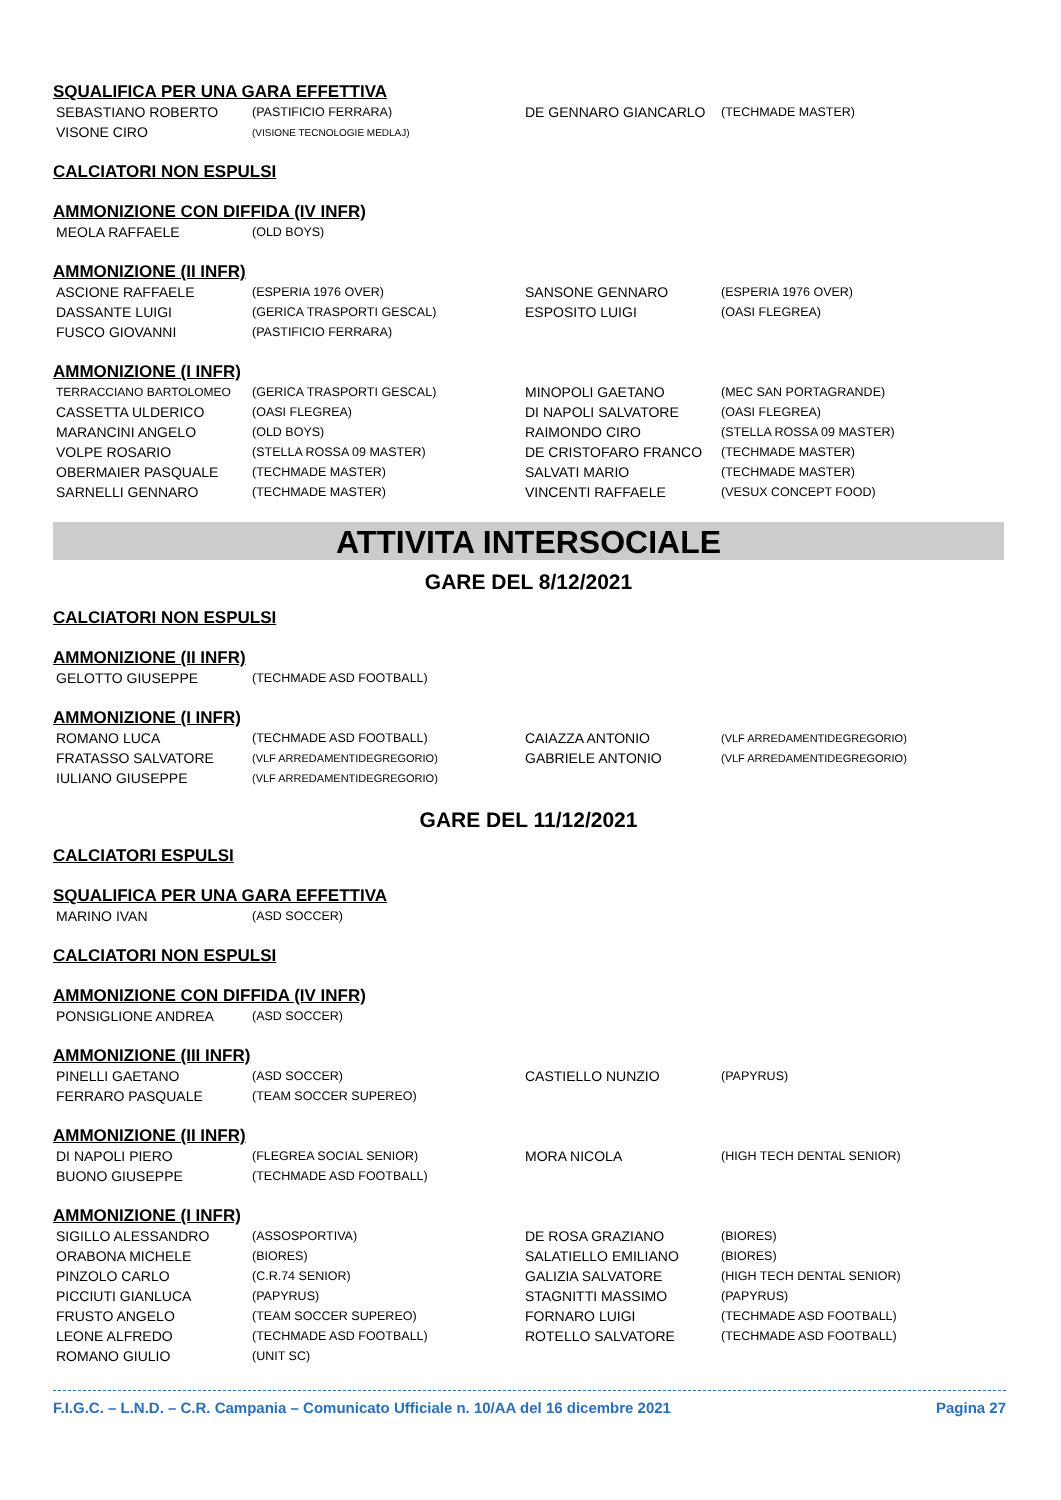SQUALIFICA PER UNA GARA EFFETTIVA
| SEBASTIANO ROBERTO | (PASTIFICIO FERRARA) | DE GENNARO GIANCARLO | (TECHMADE MASTER) |
| VISONE CIRO | (VISIONE TECNOLOGIE MEDLAJ) | | |
CALCIATORI NON ESPULSI
AMMONIZIONE CON DIFFIDA (IV INFR)
| MEOLA RAFFAELE | (OLD BOYS) |
AMMONIZIONE (II INFR)
| ASCIONE RAFFAELE | (ESPERIA 1976 OVER) | SANSONE GENNARO | (ESPERIA 1976 OVER) |
| DASSANTE LUIGI | (GERICA TRASPORTI GESCAL) | ESPOSITO LUIGI | (OASI FLEGREA) |
| FUSCO GIOVANNI | (PASTIFICIO FERRARA) | | |
AMMONIZIONE (I INFR)
| TERRACCIANO BARTOLOMEO | (GERICA TRASPORTI GESCAL) | MINOPOLI GAETANO | (MEC SAN PORTAGRANDE) |
| CASSETTA ULDERICO | (OASI FLEGREA) | DI NAPOLI SALVATORE | (OASI FLEGREA) |
| MARANCINI ANGELO | (OLD BOYS) | RAIMONDO CIRO | (STELLA ROSSA 09 MASTER) |
| VOLPE ROSARIO | (STELLA ROSSA 09 MASTER) | DE CRISTOFARO FRANCO | (TECHMADE MASTER) |
| OBERMAIER PASQUALE | (TECHMADE MASTER) | SALVATI MARIO | (TECHMADE MASTER) |
| SARNELLI GENNARO | (TECHMADE MASTER) | VINCENTI RAFFAELE | (VESUX CONCEPT FOOD) |
ATTIVITA INTERSOCIALE
GARE DEL 8/12/2021
CALCIATORI NON ESPULSI
AMMONIZIONE (II INFR)
| GELOTTO GIUSEPPE | (TECHMADE ASD FOOTBALL) |
AMMONIZIONE (I INFR)
| ROMANO LUCA | (TECHMADE ASD FOOTBALL) | CAIAZZA ANTONIO | (VLF ARREDAMENTIDEGREGORIO) |
| FRATASSO SALVATORE | (VLF ARREDAMENTIDEGREGORIO) | GABRIELE ANTONIO | (VLF ARREDAMENTIDEGREGORIO) |
| IULIANO GIUSEPPE | (VLF ARREDAMENTIDEGREGORIO) | | |
GARE DEL 11/12/2021
CALCIATORI ESPULSI
SQUALIFICA PER UNA GARA EFFETTIVA
| MARINO IVAN | (ASD SOCCER) |
CALCIATORI NON ESPULSI
AMMONIZIONE CON DIFFIDA (IV INFR)
| PONSIGLIONE ANDREA | (ASD SOCCER) |
AMMONIZIONE (III INFR)
| PINELLI GAETANO | (ASD SOCCER) | CASTIELLO NUNZIO | (PAPYRUS) |
| FERRARO PASQUALE | (TEAM SOCCER SUPEREO) | | |
AMMONIZIONE (II INFR)
| DI NAPOLI PIERO | (FLEGREA SOCIAL SENIOR) | MORA NICOLA | (HIGH TECH DENTAL SENIOR) |
| BUONO GIUSEPPE | (TECHMADE ASD FOOTBALL) | | |
AMMONIZIONE (I INFR)
| SIGILLO ALESSANDRO | (ASSOSPORTIVA) | DE ROSA GRAZIANO | (BIORES) |
| ORABONA MICHELE | (BIORES) | SALATIELLO EMILIANO | (BIORES) |
| PINZOLO CARLO | (C.R.74 SENIOR) | GALIZIA SALVATORE | (HIGH TECH DENTAL SENIOR) |
| PICCIUTI GIANLUCA | (PAPYRUS) | STAGNITTI MASSIMO | (PAPYRUS) |
| FRUSTO ANGELO | (TEAM SOCCER SUPEREO) | FORNARO LUIGI | (TECHMADE ASD FOOTBALL) |
| LEONE ALFREDO | (TECHMADE ASD FOOTBALL) | ROTELLO SALVATORE | (TECHMADE ASD FOOTBALL) |
| ROMANO GIULIO | (UNIT SC) | | |
F.I.G.C. – L.N.D. – C.R. Campania – Comunicato Ufficiale n. 10/AA del 16 dicembre 2021 Pagina 27